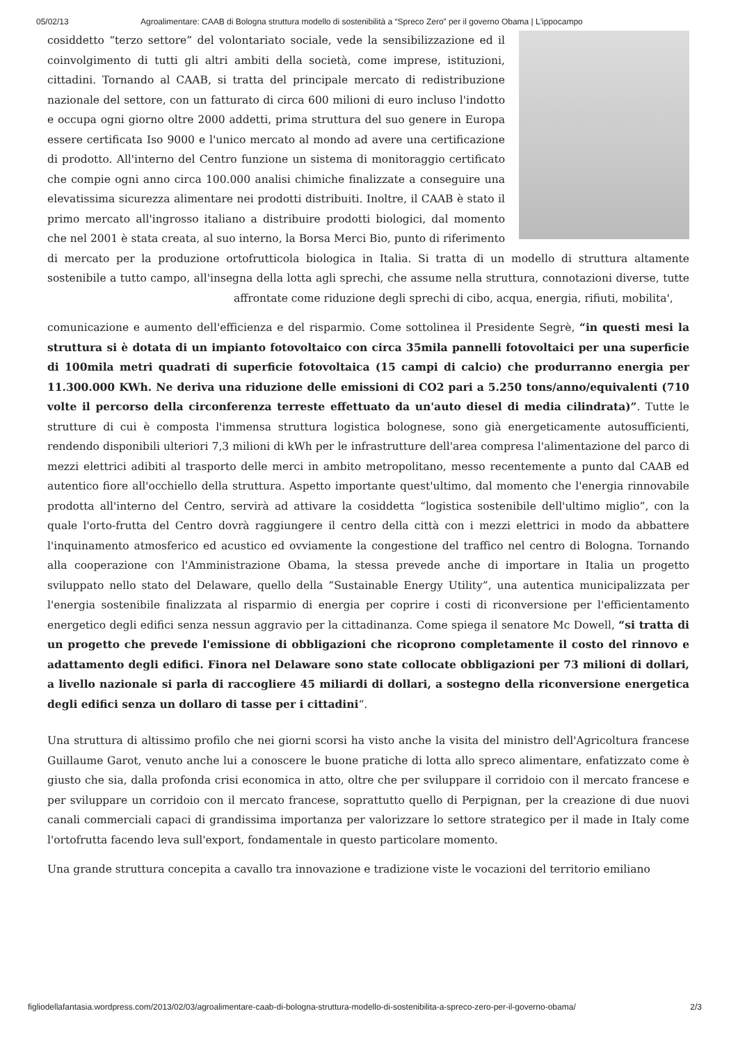05/02/13 Agroalimentare: CAAB di Bologna struttura modello di sostenibilità a “Spreco Zero” per il governo Obama | L'ippocampo
cosiddetto “terzo settore” del volontariato sociale, vede la sensibilizzazione ed il coinvolgimento di tutti gli altri ambiti della società, come imprese, istituzioni, cittadini. Tornando al CAAB, si tratta del principale mercato di redistribuzione nazionale del settore, con un fatturato di circa 600 milioni di euro incluso l'indotto e occupa ogni giorno oltre 2000 addetti, prima struttura del suo genere in Europa essere certificata Iso 9000 e l'unico mercato al mondo ad avere una certificazione di prodotto. All'interno del Centro funzione un sistema di monitoraggio certificato che compie ogni anno circa 100.000 analisi chimiche finalizzate a conseguire una elevatissima sicurezza alimentare nei prodotti distribuiti. Inoltre, il CAAB è stato il primo mercato all'ingrosso italiano a distribuire prodotti biologici, dal momento che nel 2001 è stata creata, al suo interno, la Borsa Merci Bio, punto di riferimento di mercato per la produzione ortofrutticola biologica in Italia. Si tratta di un modello di struttura altamente sostenibile a tutto campo, all'insegna della lotta agli sprechi, che assume nella struttura, connotazioni diverse, tutte affrontate come riduzione degli sprechi di cibo, acqua, energia, rifiuti, mobilita',
comunicazione e aumento dell'efficienza e del risparmio. Come sottolinea il Presidente Segrè, “in questi mesi la struttura si è dotata di un impianto fotovoltaico con circa 35mila pannelli fotovoltaici per una superficie di 100mila metri quadrati di superficie fotovoltaica (15 campi di calcio) che produrranno energia per 11.300.000 KWh. Ne deriva una riduzione delle emissioni di CO2 pari a 5.250 tons/anno/equivalenti (710 volte il percorso della circonferenza terreste effettuato da un'auto diesel di media cilindrata)”. Tutte le strutture di cui è composta l'immensa struttura logistica bolognese, sono già energeticamente autosufficienti, rendendo disponibili ulteriori 7,3 milioni di kWh per le infrastrutture dell'area compresa l'alimentazione del parco di mezzi elettrici adibiti al trasporto delle merci in ambito metropolitano, messo recentemente a punto dal CAAB ed autentico fiore all'occhiello della struttura. Aspetto importante quest'ultimo, dal momento che l'energia rinnovabile prodotta all'interno del Centro, servirà ad attivare la cosiddetta “logistica sostenibile dell'ultimo miglio”, con la quale l'orto-frutta del Centro dovrà raggiungere il centro della città con i mezzi elettrici in modo da abbattere l'inquinamento atmosferico ed acustico ed ovviamente la congestione del traffico nel centro di Bologna. Tornando alla cooperazione con l'Amministrazione Obama, la stessa prevede anche di importare in Italia un progetto sviluppato nello stato del Delaware, quello della ”Sustainable Energy Utility”, una autentica municipalizzata per l'energia sostenibile finalizzata al risparmio di energia per coprire i costi di riconversione per l'efficientamento energetico degli edifici senza nessun aggravio per la cittadinanza. Come spiega il senatore Mc Dowell, “si tratta di un progetto che prevede l'emissione di obbligazioni che ricoprono completamente il costo del rinnovo e adattamento degli edifici. Finora nel Delaware sono state collocate obbligazioni per 73 milioni di dollari, a livello nazionale si parla di raccogliere 45 miliardi di dollari, a sostegno della riconversione energetica degli edifici senza un dollaro di tasse per i cittadini“.
Una struttura di altissimo profilo che nei giorni scorsi ha visto anche la visita del ministro dell'Agricoltura francese Guillaume Garot, venuto anche lui a conoscere le buone pratiche di lotta allo spreco alimentare, enfatizzato come è giusto che sia, dalla profonda crisi economica in atto, oltre che per sviluppare il corridoio con il mercato francese e per sviluppare un corridoio con il mercato francese, soprattutto quello di Perpignan, per la creazione di due nuovi canali commerciali capaci di grandissima importanza per valorizzare lo settore strategico per il made in Italy come l'ortofrutta facendo leva sull'export, fondamentale in questo particolare momento.
Una grande struttura concepita a cavallo tra innovazione e tradizione viste le vocazioni del territorio emiliano
figliodellafantasia.wordpress.com/2013/02/03/agroalimentare-caab-di-bologna-struttura-modello-di-sostenibilita-a-spreco-zero-per-il-governo-obama/ 2/3